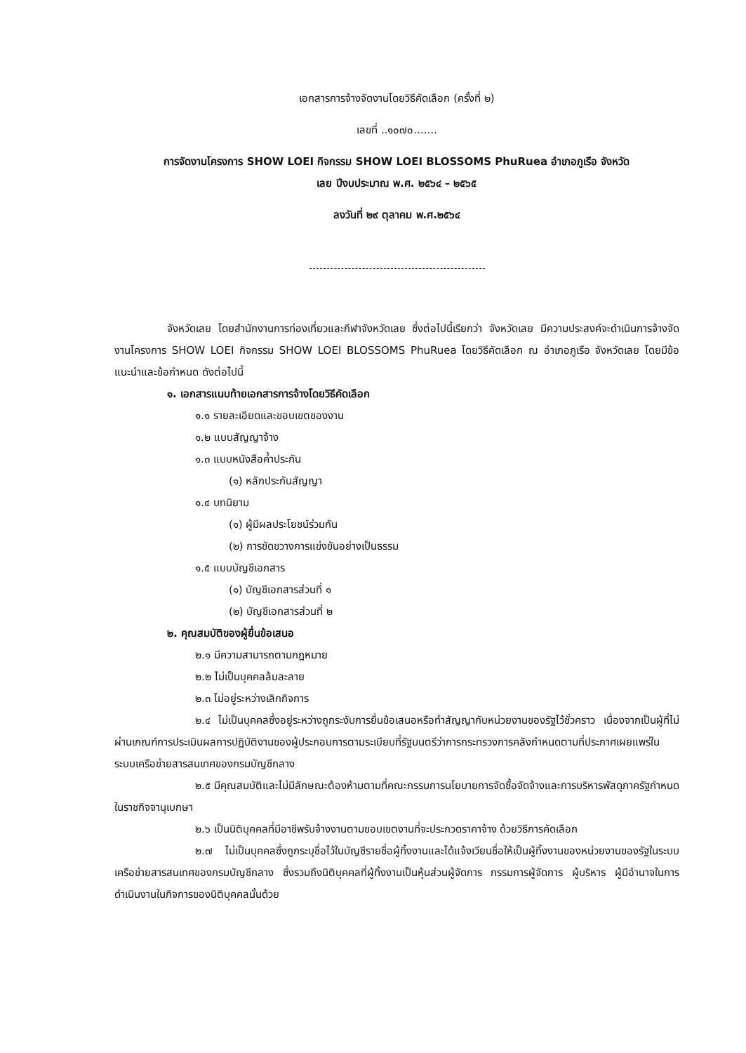เอกสารการจ้างจัดงานโดยวิธีคัดเลือก (ครั้งที่ ๒)
เลขที่ ..๑๐๗๐.......
การจัดงานโครงการ SHOW LOEI กิจกรรม SHOW LOEI BLOSSOMS PhuRuea อำเภอภูเรือ จังหวัด
เลย ปีงบประมาณ พ.ศ. ๒๕๖๔ – ๒๕๖๕
ลงวันที่ ๒๙ ตุลาคม พ.ศ.๒๕๖๔
จังหวัดเลย โดยสำนักงานการท่องเที่ยวและกีฬาจังหวัดเลย ซึ่งต่อไปนี้เรียกว่า จังหวัดเลย มีความประสงค์จะดำเนินการจ้างจัดงานโครงการ SHOW LOEI กิจกรรม SHOW LOEI BLOSSOMS PhuRuea โดยวิธีคัดเลือก ณ อำเภอภูเรือ จังหวัดเลย โดยมีข้อแนะนำและข้อกำหนด ดังต่อไปนี้
๑. เอกสารแนบท้ายเอกสารการจ้างโดยวิธีคัดเลือก
๑.๑ รายละเอียดและขอบเขตของงาน
๑.๒ แบบสัญญาจ้าง
๑.๓ แบบหนังสือค้ำประกัน
(๑) หลักประกันสัญญา
๑.๔ บทนิยาม
(๑) ผู้มีผลประโยชน์ร่วมกัน
(๒) การขัดขวางการแข่งขันอย่างเป็นธรรม
๑.๕ แบบบัญชีเอกสาร
(๑) บัญชีเอกสารส่วนที่ ๑
(๒) บัญชีเอกสารส่วนที่ ๒
๒. คุณสมบัติของผู้ยื่นข้อเสนอ
๒.๑ มีความสามารถตามกฎหมาย
๒.๒ ไม่เป็นบุคคลล้มละลาย
๒.๓ ไม่อยู่ระหว่างเลิกกิจการ
๒.๔ ไม่เป็นบุคคลซึ่งอยู่ระหว่างถูกระงับการยื่นข้อเสนอหรือทำสัญญากับหน่วยงานของรัฐไว้ชั่วคราว เนื่องจากเป็นผู้ที่ไม่ผ่านเกณฑ์การประเมินผลการปฏิบัติงานของผู้ประกอบการตามระเบียบที่รัฐมนตรีว่าการกระทรวงการคลังกำหนดตามที่ประกาศเผยแพร่ในระบบเครือข่ายสารสนเทศของกรมบัญชีกลาง
๒.๕ มีคุณสมบัติและไม่มีลักษณะต้องห้ามตามที่คณะกรรมการนโยบายการจัดซื้อจัดจ้างและการบริหารพัสดุภาครัฐกำหนดในราชกิจจานุเบกษา
๒.๖ เป็นนิติบุคคลที่มีอาชีพรับจ้างงานตามขอบเขตงานที่จะประกวดราคาจ้าง ด้วยวิธีการคัดเลือก
๒.๗ ไม่เป็นบุคคลซึ่งถูกระบุชื่อไว้ในบัญชีรายชื่อผู้ทิ้งงานและได้แจ้งเวียนชื่อให้เป็นผู้ทิ้งงานของหน่วยงานของรัฐในระบบเครือข่ายสารสนเทศของกรมบัญชีกลาง ซึ่งรวมถึงนิติบุคคลที่ผู้ทิ้งงานเป็นหุ้นส่วนผู้จัดการ กรรมการผู้จัดการ ผู้บริหาร ผู้มีอำนาจในการดำเนินงานในกิจการของนิติบุคคลนั้นด้วย